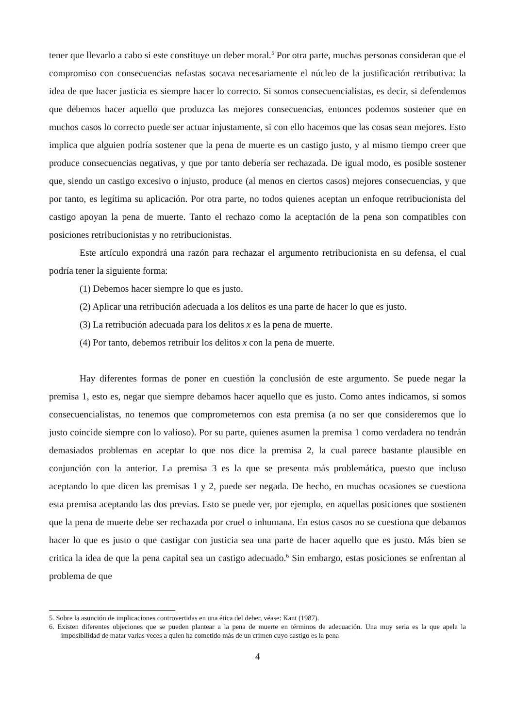tener que llevarlo a cabo si este constituye un deber moral.<sup>5</sup> Por otra parte, muchas personas consideran que el compromiso con consecuencias nefastas socava necesariamente el núcleo de la justificación retributiva: la idea de que hacer justicia es siempre hacer lo correcto. Si somos consecuencialistas, es decir, si defendemos que debemos hacer aquello que produzca las mejores consecuencias, entonces podemos sostener que en muchos casos lo correcto puede ser actuar injustamente, si con ello hacemos que las cosas sean mejores. Esto implica que alguien podría sostener que la pena de muerte es un castigo justo, y al mismo tiempo creer que produce consecuencias negativas, y que por tanto debería ser rechazada. De igual modo, es posible sostener que, siendo un castigo excesivo o injusto, produce (al menos en ciertos casos) mejores consecuencias, y que por tanto, es legítima su aplicación. Por otra parte, no todos quienes aceptan un enfoque retribucionista del castigo apoyan la pena de muerte. Tanto el rechazo como la aceptación de la pena son compatibles con posiciones retribucionistas y no retribucionistas.
Este artículo expondrá una razón para rechazar el argumento retribucionista en su defensa, el cual podría tener la siguiente forma:
(1) Debemos hacer siempre lo que es justo.
(2) Aplicar una retribución adecuada a los delitos es una parte de hacer lo que es justo.
(3) La retribución adecuada para los delitos x es la pena de muerte.
(4) Por tanto, debemos retribuir los delitos x con la pena de muerte.
Hay diferentes formas de poner en cuestión la conclusión de este argumento. Se puede negar la premisa 1, esto es, negar que siempre debamos hacer aquello que es justo. Como antes indicamos, si somos consecuencialistas, no tenemos que comprometernos con esta premisa (a no ser que consideremos que lo justo coincide siempre con lo valioso). Por su parte, quienes asumen la premisa 1 como verdadera no tendrán demasiados problemas en aceptar lo que nos dice la premisa 2, la cual parece bastante plausible en conjunción con la anterior. La premisa 3 es la que se presenta más problemática, puesto que incluso aceptando lo que dicen las premisas 1 y 2, puede ser negada. De hecho, en muchas ocasiones se cuestiona esta premisa aceptando las dos previas. Esto se puede ver, por ejemplo, en aquellas posiciones que sostienen que la pena de muerte debe ser rechazada por cruel o inhumana. En estos casos no se cuestiona que debamos hacer lo que es justo o que castigar con justicia sea una parte de hacer aquello que es justo. Más bien se critica la idea de que la pena capital sea un castigo adecuado.<sup>6</sup> Sin embargo, estas posiciones se enfrentan al problema de que
5. Sobre la asunción de implicaciones controvertidas en una ética del deber, véase: Kant (1987).
6. Existen diferentes objeciones que se pueden plantear a la pena de muerte en términos de adecuación. Una muy seria es la que apela la imposibilidad de matar varias veces a quien ha cometido más de un crimen cuyo castigo es la pena
4